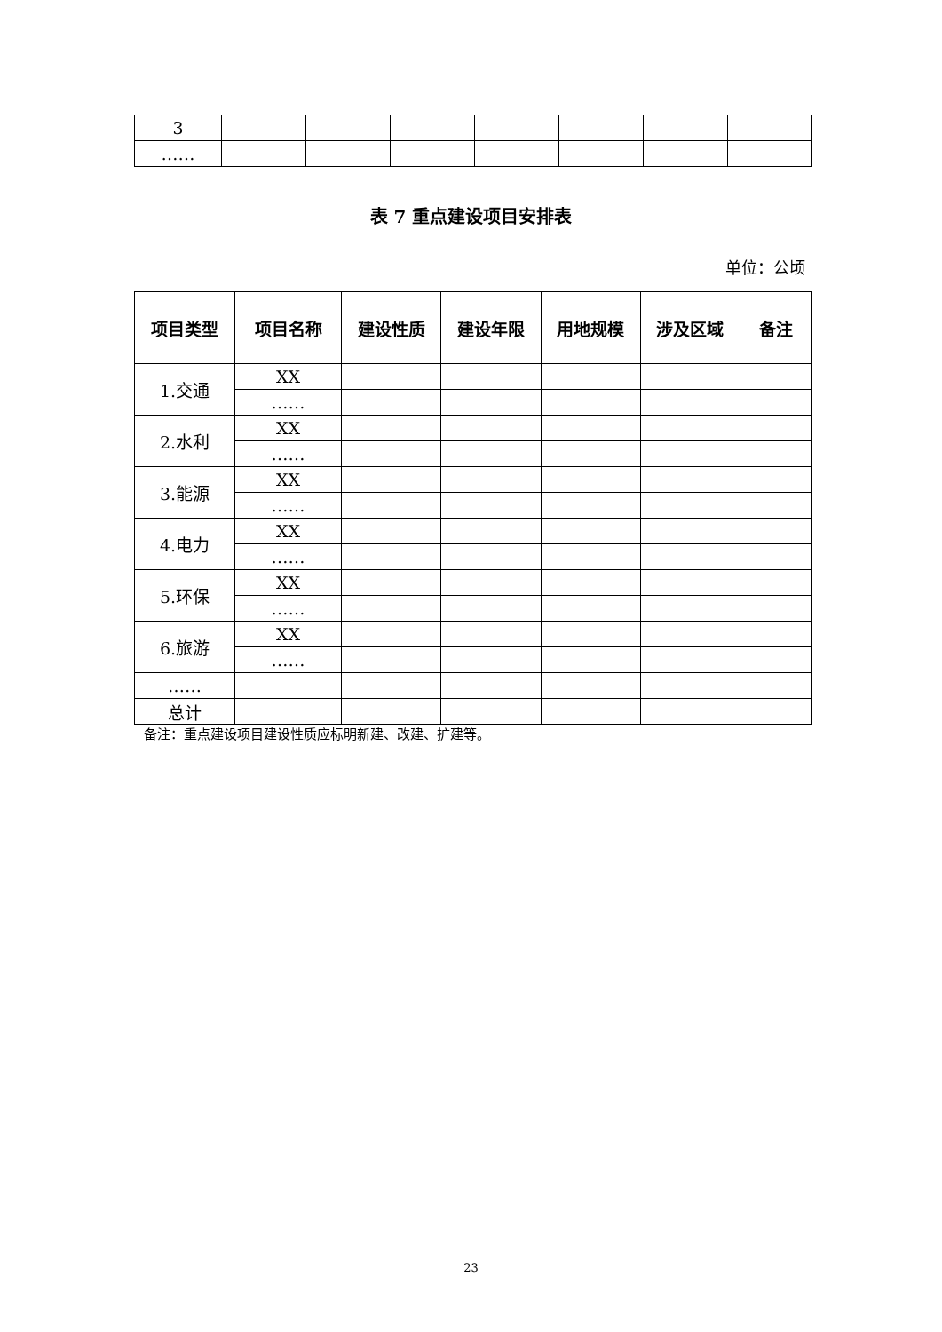| 3 | | | | | | | |
| …… | | | | | | | |
表 7 重点建设项目安排表
单位：公顷
| 项目类型 | 项目名称 | 建设性质 | 建设年限 | 用地规模 | 涉及区域 | 备注 |
| --- | --- | --- | --- | --- | --- | --- |
| 1.交通 | XX | | | | | |
| | …… | | | | | |
| 2.水利 | XX | | | | | |
| | …… | | | | | |
| 3.能源 | XX | | | | | |
| | …… | | | | | |
| 4.电力 | XX | | | | | |
| | …… | | | | | |
| 5.环保 | XX | | | | | |
| | …… | | | | | |
| 6.旅游 | XX | | | | | |
| | …… | | | | | |
| …… | | | | | | |
| 总计 | | | | | | |
备注：重点建设项目建设性质应标明新建、改建、扩建等。
23